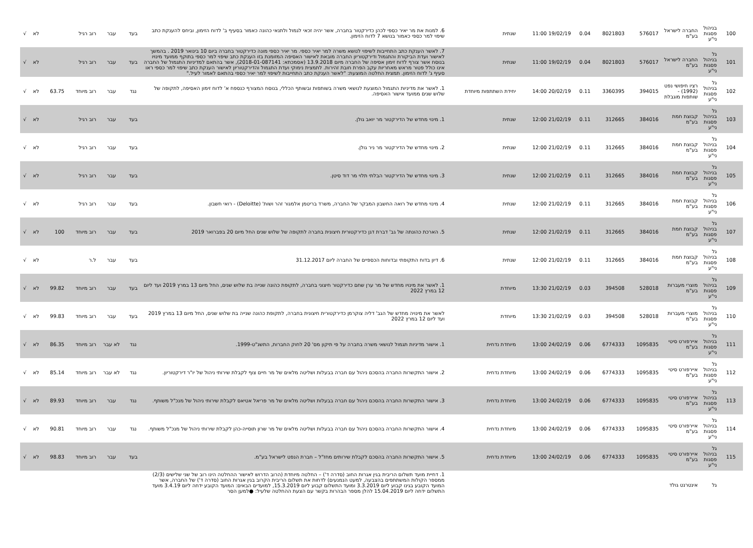| 100 | בניהול פסגות ני"ע | החברה לישראל בע"מ | 576017 | 8021803 | 0.04 | 19/02/19 11:00 | שנתית | 6. למנות את מר יאיר כספי לכהן כדירקטור בחברה, אשר יהיה זכאי לגמול ולתנאי כהונה כאמור בסעיף ב' לדוח הזימון, וביחס להענקת כתב שיפוי למר כספי כאמור בנושא 7 לדוח הזימון. | בעד | עבר | רוב רגיל | | לא | √ |
| 101 | גל בניהול פסגות ני"ע | החברה לישראל בע"מ | 576017 | 8021803 | 0.04 | 19/02/19 11:00 | שנתית | 7. לאשר הענקת כתב התחייבות לשיפוי לנושא משרה למר יאיר כספי. מר יאיר כספי מונה כדירקטור בחברה ביום 10 בינואר 2019 . בהמשך לאישור ועדת הביקורת והתגמול ודירקטוריון החברה מובאת לאישור האסיפה המזומנת בזו הענקת כתב שיפוי למר כספי בתוקף ממועד מינויו בנוסח אשר צורף לדוח זימון אסיפה של החברה מיום 13.9.2018 (אסמכתא: 2018-01-087141), אשר בהתאם למדיניות התגמול של החברה אינו כולל פטור מראש מאחריות עקב הפרת חובת זהירות. לתמצית נימוקי ועדת התגמול והדירקטוריון לאישור הענקת כתב שיפוי למר כספי ראו סעיף ג' לדוח הזימון. תמצית החלטה המוצעת: "לאשר הענקת כתב התחייבות לשיפוי למר יאיר כספי בהתאם לאמור לעיל." | בעד | עבר | רוב רגיל | | לא | √ |
| 102 | גל בניהול פסגות ני"ע | רציו חיפושי נפט (1992) - שותפות מוגבלת | 394015 | 3360395 | 0.11 | 20/02/19 14:00 | יחידת השתתפות מיוחדת | 1. לאשר את מדיניות התגמול המוצעת לנושאי משרה בשותפות ובשותף הכללי, בנוסח המצורף כנספח א' לדוח זימון האסיפה, לתקופה של שלוש שנים ממועד אישור האסיפה. | נגד | עבר | רוב מיוחד | 63.75 | לא | √ |
| 103 | גל בניהול פסגות ני"ע | קבוצת חמת בע"מ | 384016 | 312665 | 0.11 | 21/02/19 12:00 | שנתית | 1. מינוי מחדש של הדירקטור מר יואב גולן. | בעד | עבר | רוב רגיל | | לא | √ |
| 104 | גל בניהול פסגות ני"ע | קבוצת חמת בע"מ | 384016 | 312665 | 0.11 | 21/02/19 12:00 | שנתית | 2. מינוי מחדש של הדירקטור מר ניר גולן. | בעד | עבר | רוב רגיל | | לא | √ |
| 105 | גל בניהול פסגות ני"ע | קבוצת חמת בע"מ | 384016 | 312665 | 0.11 | 21/02/19 12:00 | שנתית | 3. מינוי מחדש של הדירקטור הבלתי תלוי מר דוד סיטן. | בעד | עבר | רוב רגיל | | לא | √ |
| 106 | גל בניהול פסגות ני"ע | קבוצת חמת בע"מ | 384016 | 312665 | 0.11 | 21/02/19 12:00 | שנתית | 4. מינוי מחדש של רואה החשבון המבקר של החברה, משרד בריטמן אלמגור זהר ושות' (Deloitte) - רואי חשבון. | בעד | עבר | רוב רגיל | | לא | √ |
| 107 | גל בניהול פסגות ני"ע | קבוצת חמת בע"מ | 384016 | 312665 | 0.11 | 21/02/19 12:00 | שנתית | 5. הארכת כהונתה של גב' דברת דגן כדירקטורית חיצונית בחברה לתקופה של שלוש שנים החל מיום 20 בפברואר 2019 | בעד | עבר | רוב מיוחד | 100 | לא | √ |
| 108 | גל בניהול פסגות ני"ע | קבוצת חמת בע"מ | 384016 | 312665 | 0.11 | 21/02/19 12:00 | שנתית | 6. דיון בדוח התקופתי ובדוחות הכספיים של החברה ליום 31.12.2017 | בעד | עבר | ל.ר | | לא | √ |
| 109 | גל בניהול פסגות ני"ע | מוצרי מעברות בע"מ | 528018 | 394508 | 0.03 | 21/02/19 13:30 | מיוחדת | 1. לאשר את מינויו מחדש של מר ערן שחם כדירקטור חיצוני בחברה, לתקופת כהונה שנייה בת שלוש שנים, החל מיום 13 במרץ 2019 ועד ליום 12 במרץ 2022 | בעד | עבר | רוב מיוחד | 99.82 | לא | √ |
| 110 | גל בניהול פסגות ני"ע | מוצרי מעברות בע"מ | 528018 | 394508 | 0.03 | 21/02/19 13:30 | מיוחדת | לאשר את מינויה מחדש של הגב' דליה צוקרמן כדירקטורית חיצונית בחברה, לתקופת כהונה שנייה בת שלוש שנים, החל מיום 13 במרץ 2019 ועד ליום 12 במרץ 2022 | בעד | עבר | רוב מיוחד | 99.83 | לא | √ |
| 111 | גל בניהול פסגות ני"ע | איירפורט סיטי בע"מ | 1095835 | 6774333 | 0.06 | 24/02/19 13:00 | מיוחדת נדחית | 1. אישור מדיניות תגמול לנושאי משרה בחברה על פי תיקון מס' 20 לחוק החברות, התשנ"ט-1999. | נגד | לא עבר | רוב מיוחד | 86.35 | לא | √ |
| 112 | גל בניהול פסגות ני"ע | איירפורט סיטי בע"מ | 1095835 | 6774333 | 0.06 | 24/02/19 13:00 | מיוחדת נדחית | 2. אישור התקשרות החברה בהסכם ניהול עם חברה בבעלות ושליטה מלאים של מר חיים צוף לקבלת שירותי ניהול של יו"ר דירקטוריון. | נגד | לא עבר | רוב מיוחד | 85.14 | לא | √ |
| 113 | גל בניהול פסגות ני"ע | איירפורט סיטי בע"מ | 1095835 | 6774333 | 0.06 | 24/02/19 13:00 | מיוחדת נדחית | 3. אישור התקשרות החברה בהסכם ניהול עם חברה בבעלות ושליטה מלאים של מר פריאל אטיאס לקבלת שירותי ניהול של מנכ"ל משותף. | נגד | עבר | רוב מיוחד | 89.93 | לא | √ |
| 114 | גל בניהול פסגות ני"ע | איירפורט סיטי בע"מ | 1095835 | 6774333 | 0.06 | 24/02/19 13:00 | מיוחדת נדחית | 4. אישור התקשרות החברה בהסכם ניהול עם חברה בבעלות ושליטה מלאים של מר שרון תוסייה-כהן לקבלת שירותי ניהול של מנכ"ל משותף. | נגד | עבר | רוב מיוחד | 90.81 | לא | √ |
| 115 | גל בניהול פסגות ני"ע | איירפורט סיטי בע"מ | 1095835 | 6774333 | 0.06 | 24/02/19 13:00 | מיוחדת נדחית | 5. אישור התקשרות החברה בהסכם לקבלת שירותים מחז"ל – חברת הנפט לישראל בע"מ. | בעד | עבר | רוב מיוחד | 98.83 | לא | √ |
| | גל | אינטרנט גולד | | | | | | 1. דחיית מועד תשלום הריבית בגין אגרות החוב (סדרה ד') – החלטה מיוחדת (הרוב הדרוש לאישור ההחלטה הינו רוב של שני שלישים (2/3) ממספר הקולות המשתתפים בהצבעה, למעט הנמנעים) לדחות את תשלום הריבית הקרוב בגין אגרות החוב (סדרה ד') של החברה, אשר המועד הקובע בגינו קבוע ליום 3.3.2019 ומועד התשלום קבוע ליום 15.3.2019, למועדים הבאים: המועד הקובע ידחה ליום 3.4.19 מועד התשלום ידחה ליום 15.04.2019 להלן מספר הבהרות בקשר עם הצעת ההחלטה שלעיל: ●למען הסר | | | | | | |